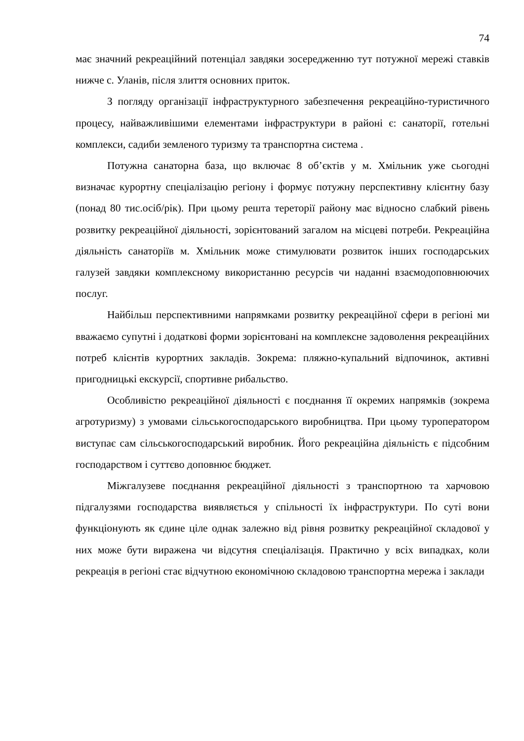74
має значний рекреаційний потенціал завдяки зосередженню тут потужної мережі ставків нижче с. Уланів, після злиття основних приток.
З погляду організації інфраструктурного забезпечення рекреаційно-туристичного процесу, найважливішими елементами інфраструктури в районі є: санаторії, готельні комплекси, садиби земленого туризму та транспортна система .
Потужна санаторна база, що включає 8 об’єктів у м. Хмільник уже сьогодні визначає курортну спеціалізацію регіону і формує потужну перспективну клієнтну базу (понад 80 тис.осіб/рік). При цьому решта тереторії району має відносно слабкий рівень розвитку рекреаційної діяльності, зорієнтований загалом на місцеві потреби. Рекреаційна діяльність санаторіїв м. Хмільник може стимулювати розвиток інших господарських галузей завдяки комплексному використанню ресурсів чи наданні взаємодоповнюючих послуг.
Найбільш перспективними напрямками розвитку рекреаційної сфери в регіоні ми вважаємо супутні і додаткові форми зорієнтовані на комплексне задоволення рекреаційних потреб клієнтів курортних закладів. Зокрема: пляжно-купальний відпочинок, активні пригодницькі екскурсії, спортивне рибальство.
Особливістю рекреаційної діяльності є поєднання її окремих напрямків (зокрема агротуризму) з умовами сільськогосподарського виробництва. При цьому туроператором виступає сам сільськогосподарський виробник. Його рекреаційна діяльність є підсобним господарством і суттєво доповнює бюджет.
Міжгалузеве поєднання рекреаційної діяльності з транспортною та харчовою підгалузями господарства виявляється у спільності їх інфраструктури. По суті вони функціонують як єдине ціле однак залежно від рівня розвитку рекреаційної складової у них може бути виражена чи відсутня спеціалізація. Практично у всіх випадках, коли рекреація в регіоні стає відчутною економічною складовою транспортна мережа і заклади